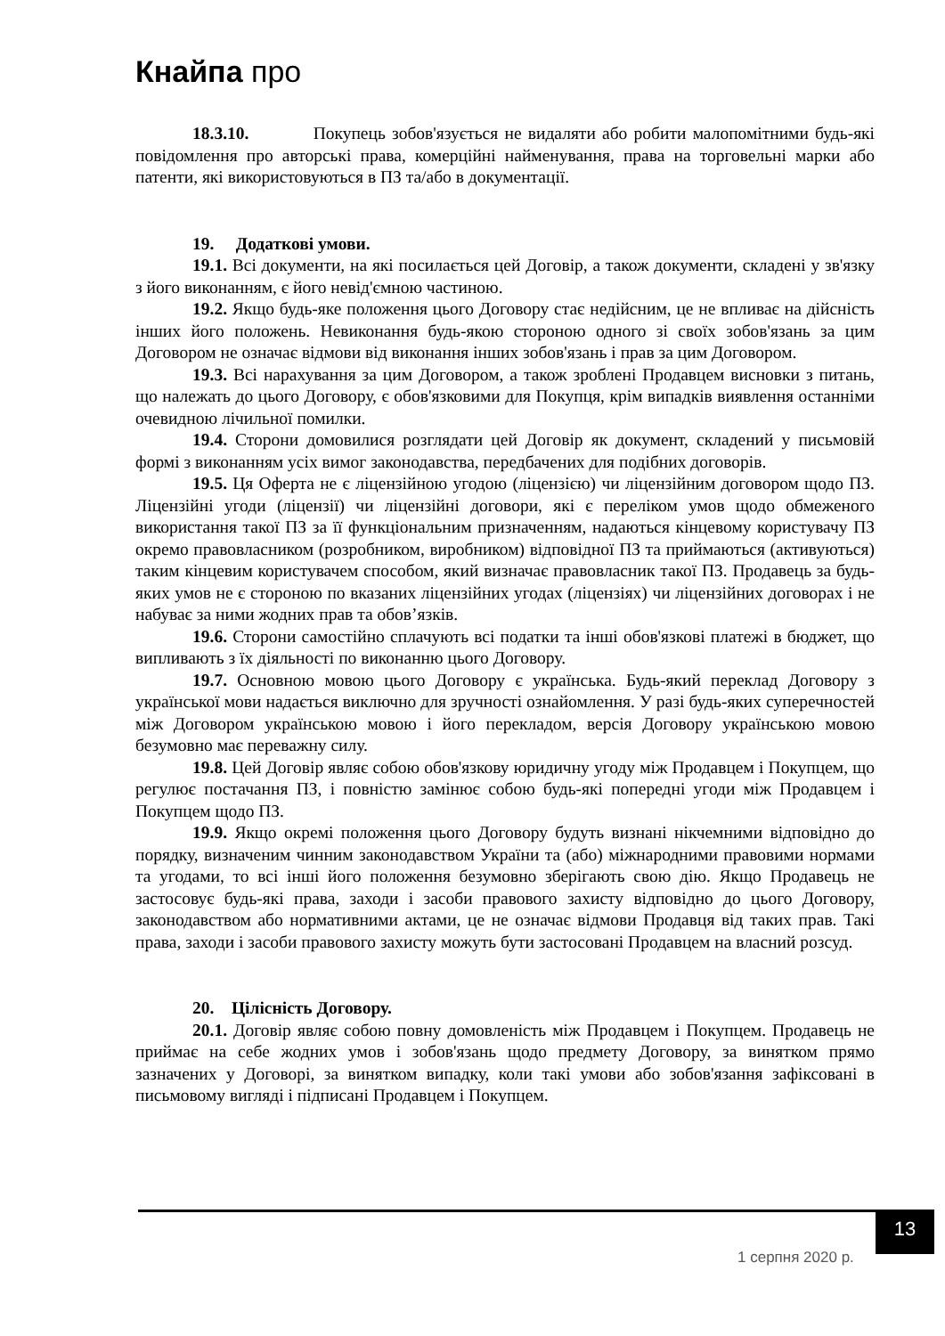Кнайпа про
18.3.10. Покупець зобов'язується не видаляти або робити малопомітними будь-які повідомлення про авторські права, комерційні найменування, права на торговельні марки або патенти, які використовуються в ПЗ та/або в документації.
19. Додаткові умови.
19.1. Всі документи, на які посилається цей Договір, а також документи, складені у зв'язку з його виконанням, є його невід'ємною частиною.
19.2. Якщо будь-яке положення цього Договору стає недійсним, це не впливає на дійсність інших його положень. Невиконання будь-якою стороною одного зі своїх зобов'язань за цим Договором не означає відмови від виконання інших зобов'язань і прав за цим Договором.
19.3. Всі нарахування за цим Договором, а також зроблені Продавцем висновки з питань, що належать до цього Договору, є обов'язковими для Покупця, крім випадків виявлення останніми очевидною лічильної помилки.
19.4. Сторони домовилися розглядати цей Договір як документ, складений у письмовій формі з виконанням усіх вимог законодавства, передбачених для подібних договорів.
19.5. Ця Оферта не є ліцензійною угодою (ліцензією) чи ліцензійним договором щодо ПЗ. Ліцензійні угоди (ліцензії) чи ліцензійні договори, які є переліком умов щодо обмеженого використання такої ПЗ за її функціональним призначенням, надаються кінцевому користувачу ПЗ окремо правовласником (розробником, виробником) відповідної ПЗ та приймаються (активуються) таким кінцевим користувачем способом, який визначає правовласник такої ПЗ. Продавець за будь-яких умов не є стороною по вказаних ліцензійних угодах (ліцензіях) чи ліцензійних договорах і не набуває за ними жодних прав та обов’язків.
19.6. Сторони самостійно сплачують всі податки та інші обов'язкові платежі в бюджет, що випливають з їх діяльності по виконанню цього Договору.
19.7. Основною мовою цього Договору є українська. Будь-який переклад Договору з української мови надається виключно для зручності ознайомлення. У разі будь-яких суперечностей між Договором українською мовою і його перекладом, версія Договору українською мовою безумовно має переважну силу.
19.8. Цей Договір являє собою обов'язкову юридичну угоду між Продавцем і Покупцем, що регулює постачання ПЗ, і повністю замінює собою будь-які попередні угоди між Продавцем і Покупцем щодо ПЗ.
19.9. Якщо окремі положення цього Договору будуть визнані нікчемними відповідно до порядку, визначеним чинним законодавством України та (або) міжнародними правовими нормами та угодами, то всі інші його положення безумовно зберігають свою дію. Якщо Продавець не застосовує будь-які права, заходи і засоби правового захисту відповідно до цього Договору, законодавством або нормативними актами, це не означає відмови Продавця від таких прав. Такі права, заходи і засоби правового захисту можуть бути застосовані Продавцем на власний розсуд.
20. Цілісність Договору.
20.1. Договір являє собою повну домовленість між Продавцем і Покупцем. Продавець не приймає на себе жодних умов і зобов'язань щодо предмету Договору, за винятком прямо зазначених у Договорі, за винятком випадку, коли такі умови або зобов'язання зафіксовані в письмовому вигляді і підписані Продавцем і Покупцем.
1 серпня 2020 р.
13